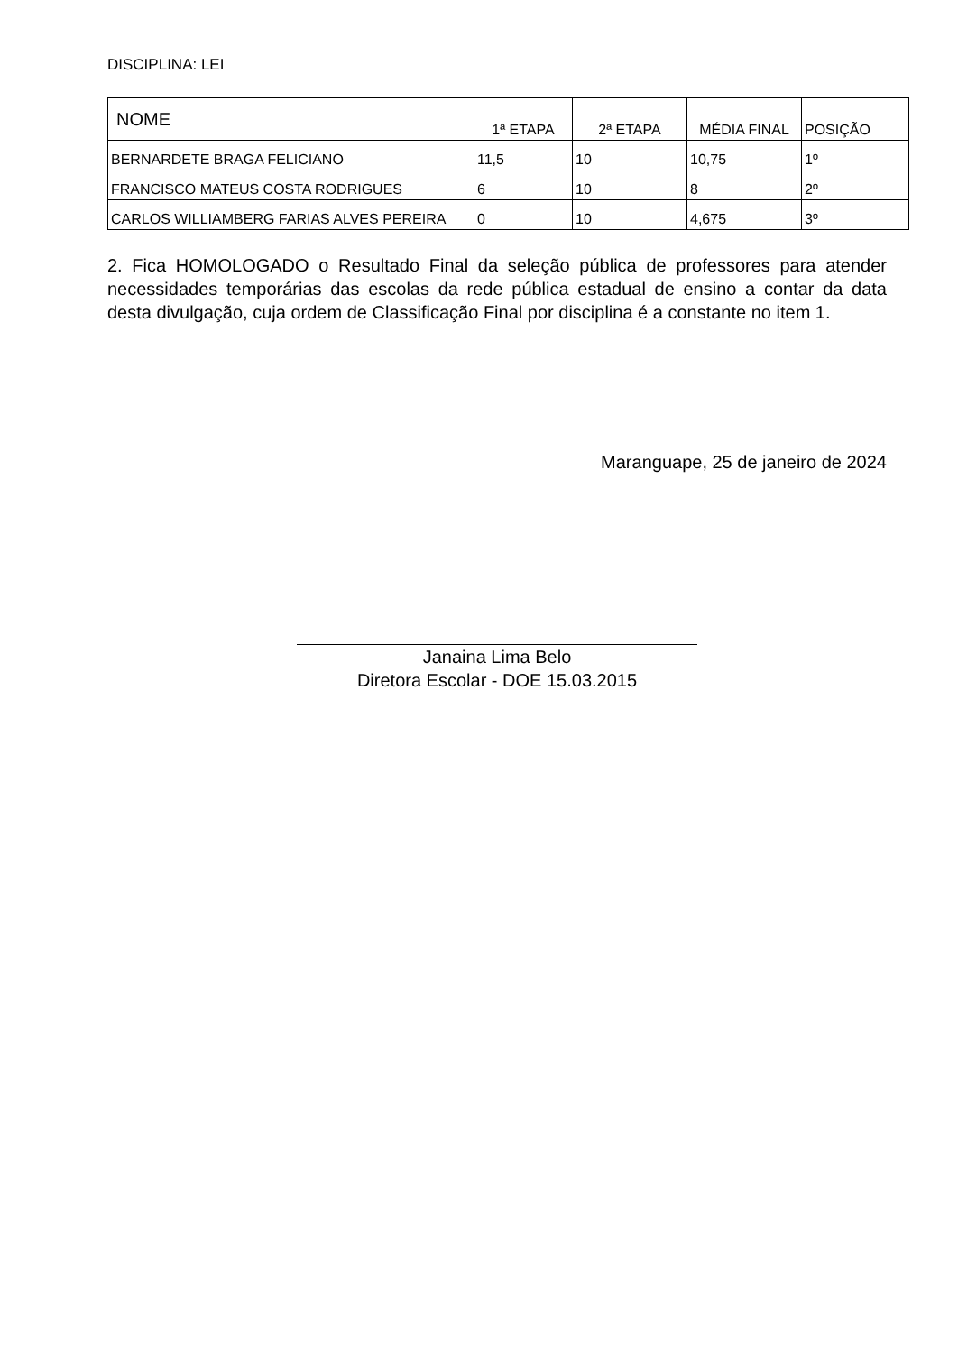DISCIPLINA: LEI
| NOME | 1ª ETAPA | 2ª ETAPA | MÉDIA FINAL | POSIÇÃO |
| --- | --- | --- | --- | --- |
| BERNARDETE BRAGA FELICIANO | 11,5 | 10 | 10,75 | 1º |
| FRANCISCO MATEUS COSTA RODRIGUES | 6 | 10 | 8 | 2º |
| CARLOS WILLIAMBERG FARIAS ALVES PEREIRA | 0 | 10 | 4,675 | 3º |
2. Fica HOMOLOGADO o Resultado Final da seleção pública de professores para atender necessidades temporárias das escolas da rede pública estadual de ensino a contar da data desta divulgação, cuja ordem de Classificação Final por disciplina é a constante no item 1.
Maranguape, 25 de janeiro de 2024
Janaina Lima Belo
Diretora Escolar - DOE 15.03.2015